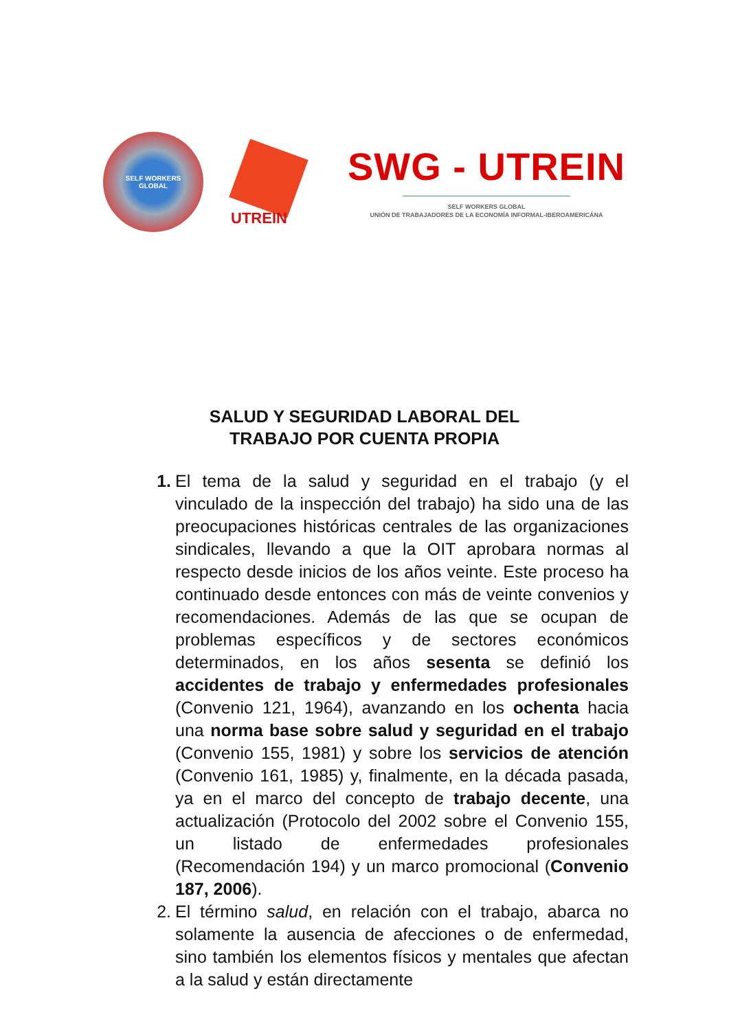SELF WORKERS
GLOBAL
UTREIN
SWG - UTREIN
SELF WORKERS GLOBAL
UNIÓN DE TRABAJADORES DE LA ECONOMÍA INFORMAL-IBEROAMERICÁNA
SALUD Y SEGURIDAD LABORAL DEL
TRABAJO POR CUENTA PROPIA
1. El tema de la salud y seguridad en el trabajo (y el vinculado de la inspección del trabajo) ha sido una de las preocupaciones históricas centrales de las organizaciones sindicales, llevando a que la OIT aprobara normas al respecto desde inicios de los años veinte. Este proceso ha continuado desde entonces con más de veinte convenios y recomendaciones. Además de las que se ocupan de problemas específicos y de sectores económicos determinados, en los años sesenta se definió los accidentes de trabajo y enfermedades profesionales (Convenio 121, 1964), avanzando en los ochenta hacia una norma base sobre salud y seguridad en el trabajo (Convenio 155, 1981) y sobre los servicios de atención (Convenio 161, 1985) y, finalmente, en la década pasada, ya en el marco del concepto de trabajo decente, una actualización (Protocolo del 2002 sobre el Convenio 155, un listado de enfermedades profesionales (Recomendación 194) y un marco promocional (Convenio 187, 2006).
2. El término salud, en relación con el trabajo, abarca no solamente la ausencia de afecciones o de enfermedad, sino también los elementos físicos y mentales que afectan a la salud y están directamente